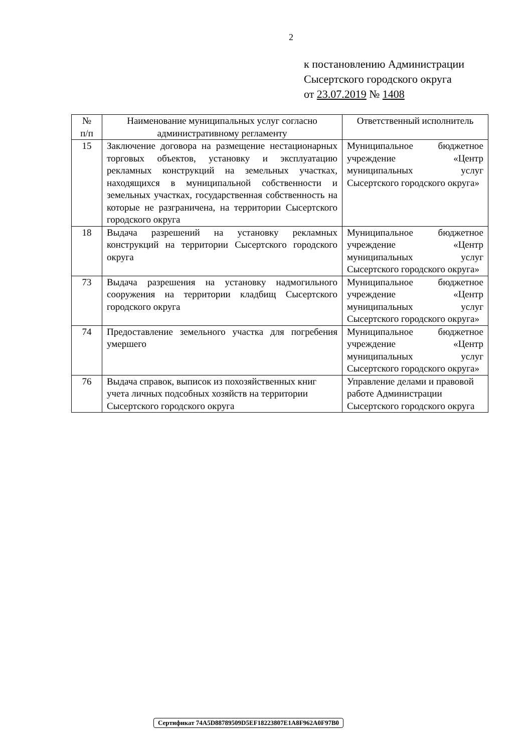2
к постановлению Администрации
Сысертского городского округа
от 23.07.2019 № 1408
| № п/п | Наименование муниципальных услуг согласно административному регламенту | Ответственный исполнитель |
| --- | --- | --- |
| 15 | Заключение договора на размещение нестационарных торговых объектов, установку и эксплуатацию рекламных конструкций на земельных участках, находящихся в муниципальной собственности и земельных участках, государственная собственность на которые не разграничена, на территории Сысертского городского округа | Муниципальное бюджетное учреждение «Центр муниципальных услуг Сысертского городского округа» |
| 18 | Выдача разрешений на установку рекламных конструкций на территории Сысертского городского округа | Муниципальное бюджетное учреждение «Центр муниципальных услуг Сысертского городского округа» |
| 73 | Выдача разрешения на установку надмогильного сооружения на территории кладбищ Сысертского городского округа | Муниципальное бюджетное учреждение «Центр муниципальных услуг Сысертского городского округа» |
| 74 | Предоставление земельного участка для погребения умершего | Муниципальное бюджетное учреждение «Центр муниципальных услуг Сысертского городского округа» |
| 76 | Выдача справок, выписок из похозяйственных книг учета личных подсобных хозяйств на территории Сысертского городского округа | Управление делами и правовой работе Администрации Сысертского городского округа |
Сертификат 74A5D88789509D5EF18223807E1A8F962A0F97B0